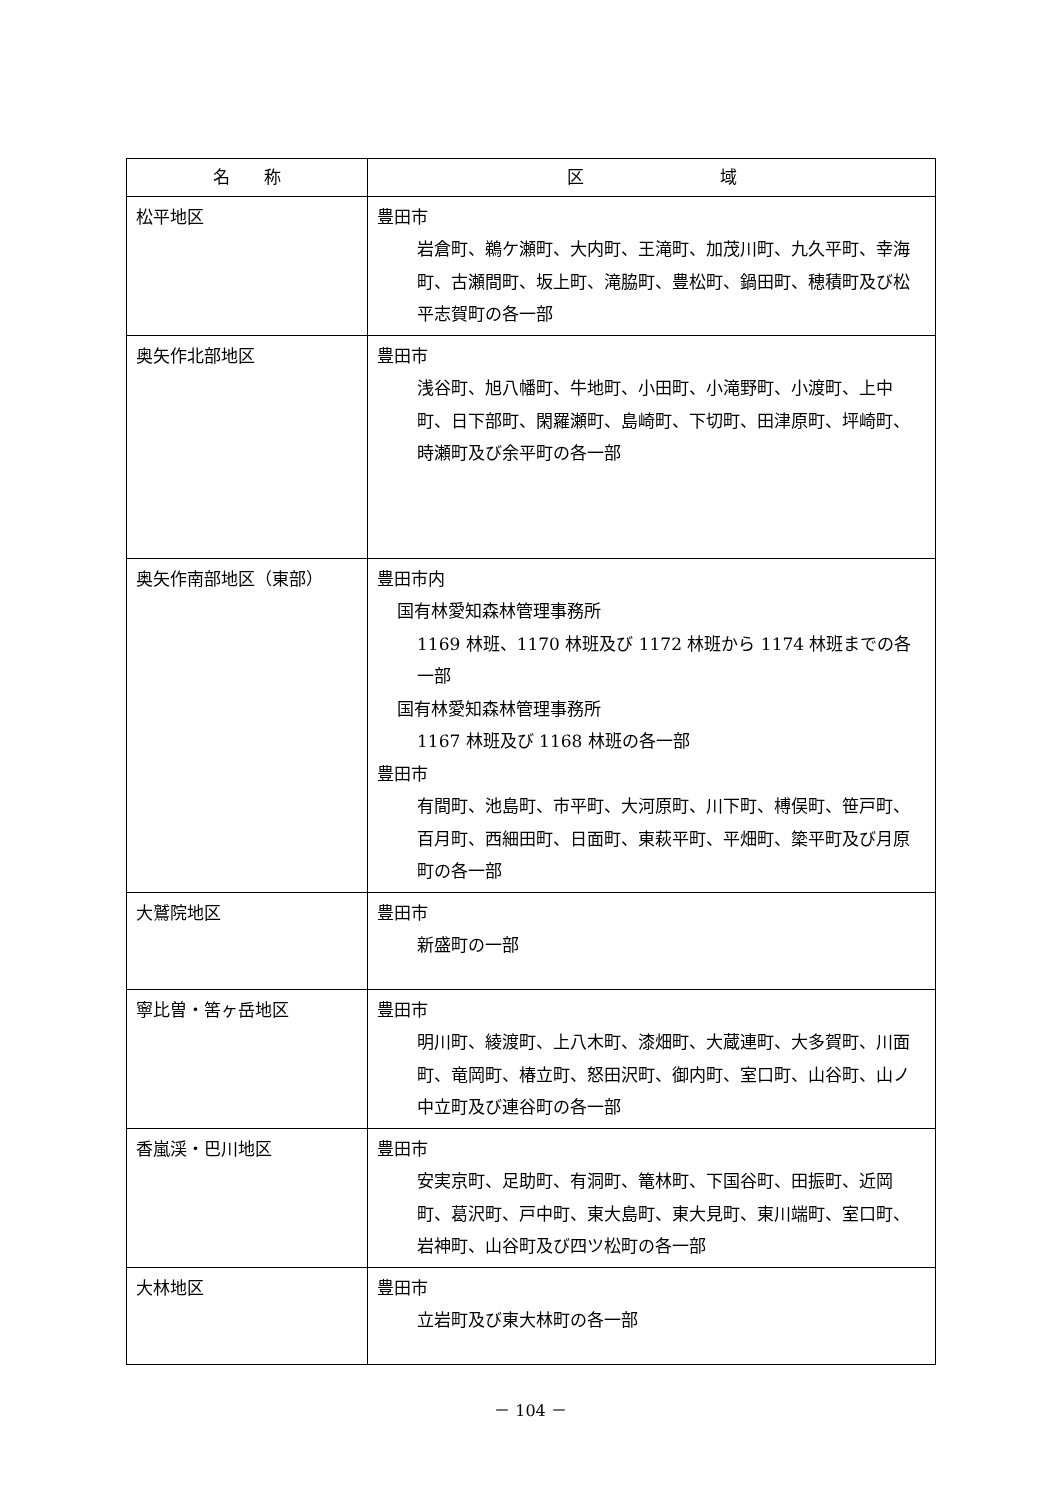| 名 称 | 区 域 |
| --- | --- |
| 松平地区 | 豊田市 岩倉町、鵜ケ瀬町、大内町、王滝町、加茂川町、九久平町、幸海町、古瀬間町、坂上町、滝脇町、豊松町、鍋田町、穂積町及び松平志賀町の各一部 |
| 奥矢作北部地区 | 豊田市 浅谷町、旭八幡町、牛地町、小田町、小滝野町、小渡町、上中町、日下部町、閑羅瀬町、島崎町、下切町、田津原町、坪崎町、時瀬町及び余平町の各一部 |
| 奥矢作南部地区（東部） | 豊田市内 国有林愛知森林管理事務所 1169 林班、1170 林班及び 1172 林班から 1174 林班までの各一部 国有林愛知森林管理事務所 1167 林班及び 1168 林班の各一部 豊田市 有間町、池島町、市平町、大河原町、川下町、榑俣町、笹戸町、百月町、西細田町、日面町、東萩平町、平畑町、簗平町及び月原町の各一部 |
| 大鷲院地区 | 豊田市 新盛町の一部 |
| 寧比曽・筈ヶ岳地区 | 豊田市 明川町、綾渡町、上八木町、漆畑町、大蔵連町、大多賀町、川面町、竜岡町、椿立町、怒田沢町、御内町、室口町、山谷町、山ノ中立町及び連谷町の各一部 |
| 香嵐渓・巴川地区 | 豊田市 安実京町、足助町、有洞町、篭林町、下国谷町、田振町、近岡町、葛沢町、戸中町、東大島町、東大見町、東川端町、室口町、岩神町、山谷町及び四ツ松町の各一部 |
| 大林地区 | 豊田市 立岩町及び東大林町の各一部 |
－ 104 －